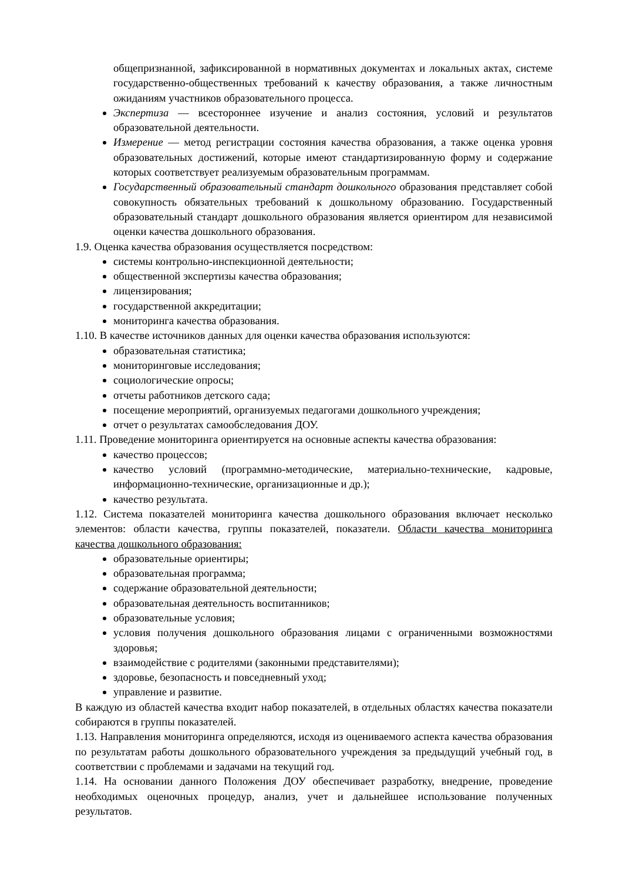общепризнанной, зафиксированной в нормативных документах и локальных актах, системе государственно-общественных требований к качеству образования, а также личностным ожиданиям участников образовательного процесса.
Экспертиза — всестороннее изучение и анализ состояния, условий и результатов образовательной деятельности.
Измерение — метод регистрации состояния качества образования, а также оценка уровня образовательных достижений, которые имеют стандартизированную форму и содержание которых соответствует реализуемым образовательным программам.
Государственный образовательный стандарт дошкольного образования представляет собой совокупность обязательных требований к дошкольному образованию. Государственный образовательный стандарт дошкольного образования является ориентиром для независимой оценки качества дошкольного образования.
1.9. Оценка качества образования осуществляется посредством:
системы контрольно-инспекционной деятельности;
общественной экспертизы качества образования;
лицензирования;
государственной аккредитации;
мониторинга качества образования.
1.10. В качестве источников данных для оценки качества образования используются:
образовательная статистика;
мониторинговые исследования;
социологические опросы;
отчеты работников детского сада;
посещение мероприятий, организуемых педагогами дошкольного учреждения;
отчет о результатах самообследования ДОУ.
1.11. Проведение мониторинга ориентируется на основные аспекты качества образования:
качество процессов;
качество условий (программно-методические, материально-технические, кадровые, информационно-технические, организационные и др.);
качество результата.
1.12. Система показателей мониторинга качества дошкольного образования включает несколько элементов: области качества, группы показателей, показатели. Области качества мониторинга качества дошкольного образования:
образовательные ориентиры;
образовательная программа;
содержание образовательной деятельности;
образовательная деятельность воспитанников;
образовательные условия;
условия получения дошкольного образования лицами с ограниченными возможностями здоровья;
взаимодействие с родителями (законными представителями);
здоровье, безопасность и повседневный уход;
управление и развитие.
В каждую из областей качества входит набор показателей, в отдельных областях качества показатели собираются в группы показателей.
1.13. Направления мониторинга определяются, исходя из оцениваемого аспекта качества образования по результатам работы дошкольного образовательного учреждения за предыдущий учебный год, в соответствии с проблемами и задачами на текущий год.
1.14. На основании данного Положения ДОУ обеспечивает разработку, внедрение, проведение необходимых оценочных процедур, анализ, учет и дальнейшее использование полученных результатов.